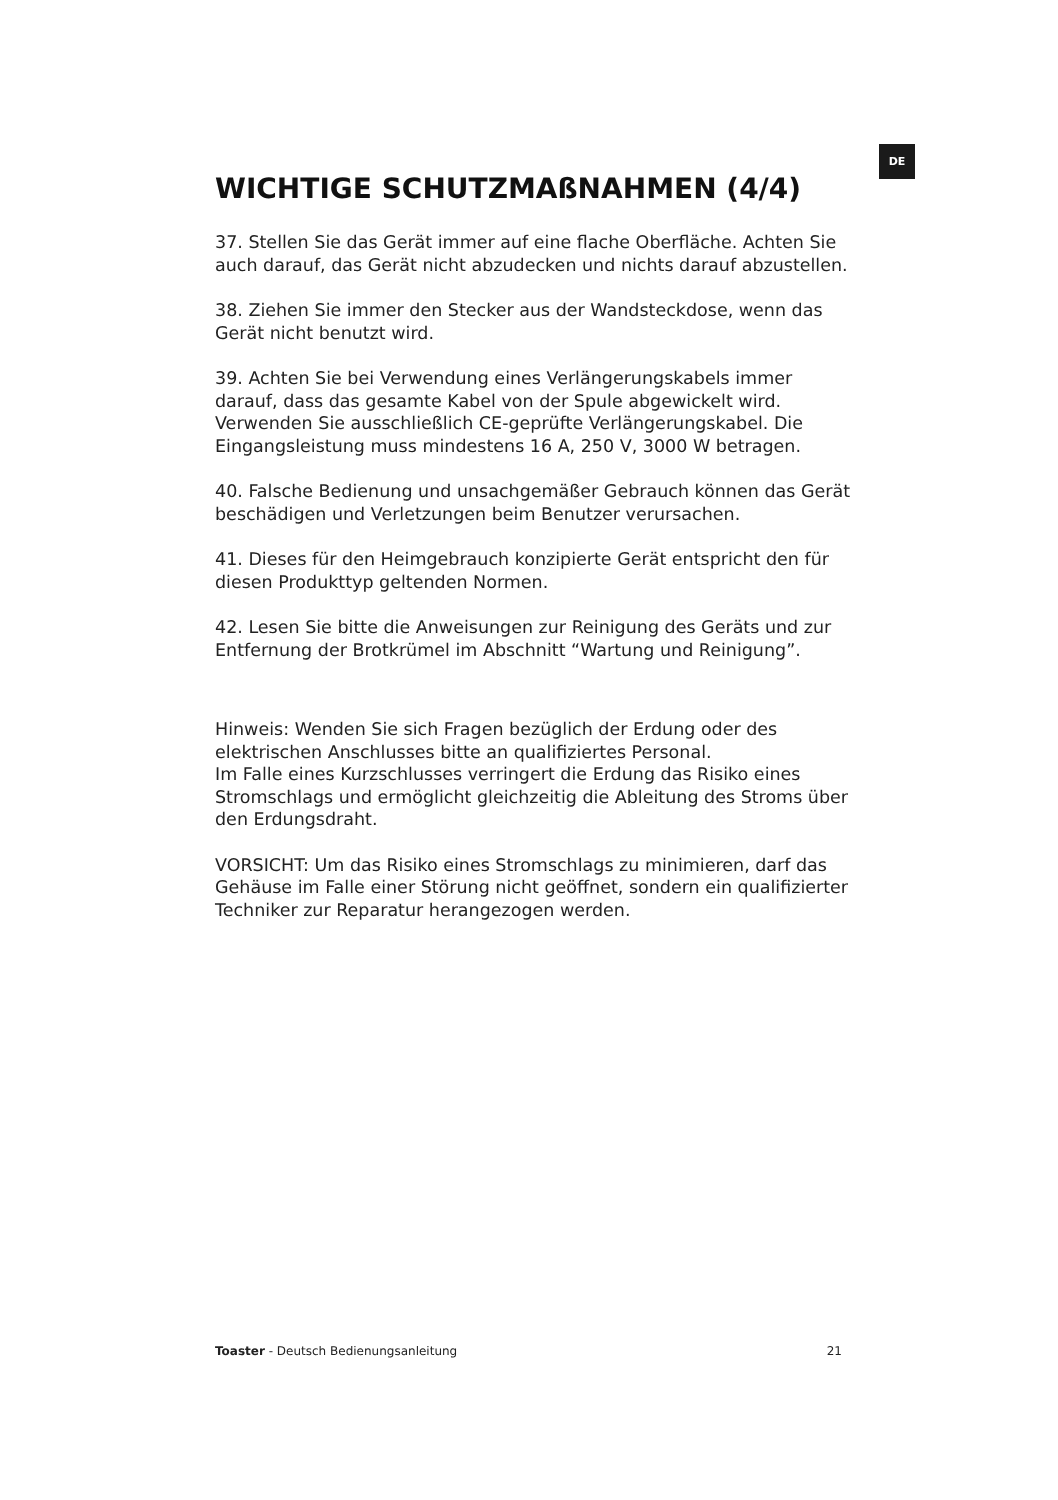DE
WICHTIGE SCHUTZMAßNAHMEN (4/4)
37. Stellen Sie das Gerät immer auf eine flache Oberfläche. Achten Sie auch darauf, das Gerät nicht abzudecken und nichts darauf abzustellen.
38. Ziehen Sie immer den Stecker aus der Wandsteckdose, wenn das Gerät nicht benutzt wird.
39. Achten Sie bei Verwendung eines Verlängerungskabels immer darauf, dass das gesamte Kabel von der Spule abgewickelt wird. Verwenden Sie ausschließlich CE-geprüfte Verlängerungskabel. Die Eingangsleistung muss mindestens 16 A, 250 V, 3000 W betragen.
40. Falsche Bedienung und unsachgemäßer Gebrauch können das Gerät beschädigen und Verletzungen beim Benutzer verursachen.
41. Dieses für den Heimgebrauch konzipierte Gerät entspricht den für diesen Produkttyp geltenden Normen.
42. Lesen Sie bitte die Anweisungen zur Reinigung des Geräts und zur Entfernung der Brotkrümel im Abschnitt “Wartung und Reinigung”.
Hinweis: Wenden Sie sich Fragen bezüglich der Erdung oder des elektrischen Anschlusses bitte an qualifiziertes Personal.
Im Falle eines Kurzschlusses verringert die Erdung das Risiko eines Stromschlags und ermöglicht gleichzeitig die Ableitung des Stroms über den Erdungsdraht.
VORSICHT: Um das Risiko eines Stromschlags zu minimieren, darf das Gehäuse im Falle einer Störung nicht geöffnet, sondern ein qualifizierter Techniker zur Reparatur herangezogen werden.
Toaster - Deutsch Bedienungsanleitung 21